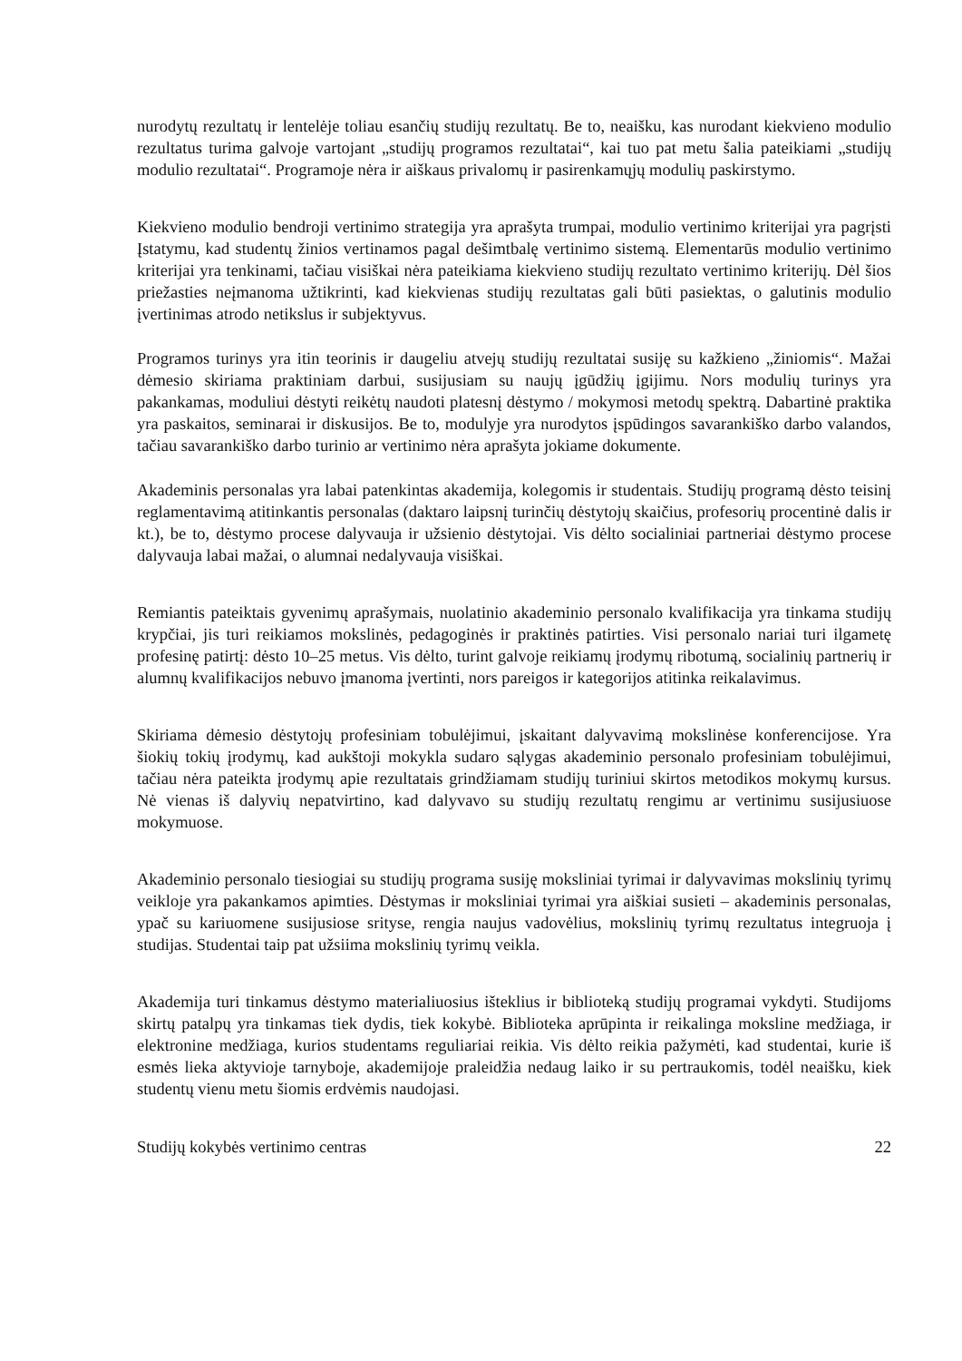nurodytų rezultatų ir lentelėje toliau esančių studijų rezultatų. Be to, neaišku, kas nurodant kiekvieno modulio rezultatus turima galvoje vartojant „studijų programos rezultatai“, kai tuo pat metu šalia pateikiami „studijų modulio rezultatai“. Programoje nėra ir aiškaus privalomų ir pasirenkamųjų modulių paskirstymo.
Kiekvieno modulio bendroji vertinimo strategija yra aprašyta trumpai, modulio vertinimo kriterijai yra pagrįsti Įstatymu, kad studentų žinios vertinamos pagal dešimtbalę vertinimo sistemą. Elementarūs modulio vertinimo kriterijai yra tenkinami, tačiau visiškai nėra pateikiama kiekvieno studijų rezultato vertinimo kriterijų. Dėl šios priežasties neįmanoma užtikrinti, kad kiekvienas studijų rezultatas gali būti pasiektas, o galutinis modulio įvertinimas atrodo netikslus ir subjektyvus.
Programos turinys yra itin teorinis ir daugeliu atvejų studijų rezultatai susiję su kažkieno „žiniomis“. Mažai dėmesio skiriama praktiniam darbui, susijusiam su naujų įgūdžių įgijimu. Nors modulių turinys yra pakankamas, moduliui dėstyti reikėtų naudoti platesnį dėstymo / mokymosi metodų spektrą. Dabartinė praktika yra paskaitos, seminarai ir diskusijos. Be to, modulyje yra nurodytos įspūdingos savarankiško darbo valandos, tačiau savarankiško darbo turinio ar vertinimo nėra aprašyta jokiame dokumente.
Akademinis personalas yra labai patenkintas akademija, kolegomis ir studentais. Studijų programą dėsto teisinį reglamentavimą atitinkantis personalas (daktaro laipsnį turinčių dėstytojų skaičius, profesorių procentinė dalis ir kt.), be to, dėstymo procese dalyvauja ir užsienio dėstytojai. Vis dėlto socialiniai partneriai dėstymo procese dalyvauja labai mažai, o alumnai nedalyvauja visiškai.
Remiantis pateiktais gyvenimų aprašymais, nuolatinio akademinio personalo kvalifikacija yra tinkama studijų krypčiai, jis turi reikiamos mokslinės, pedagoginės ir praktinės patirties. Visi personalo nariai turi ilgametę profesinę patirtį: dėsto 10–25 metus. Vis dėlto, turint galvoje reikiamų įrodymų ribotumą, socialinių partnerių ir alumnų kvalifikacijos nebuvo įmanoma įvertinti, nors pareigos ir kategorijos atitinka reikalavimus.
Skiriama dėmesio dėstytojų profesiniam tobulėjimui, įskaitant dalyvavimą mokslinėse konferencijose. Yra šiokių tokių įrodymų, kad aukštoji mokykla sudaro sąlygas akademinio personalo profesiniam tobulėjimui, tačiau nėra pateikta įrodymų apie rezultatais grindžiamam studijų turiniui skirtos metodikos mokymų kursus. Nė vienas iš dalyvių nepatvirtino, kad dalyvavo su studijų rezultatų rengimu ar vertinimu susijusiuose mokymuose.
Akademinio personalo tiesiogiai su studijų programa susiję moksliniai tyrimai ir dalyvavimas mokslinių tyrimų veikloje yra pakankamos apimties. Dėstymas ir moksliniai tyrimai yra aiškiai susieti – akademinis personalas, ypač su kariuomene susijusiose srityse, rengia naujus vadovėlius, mokslinių tyrimų rezultatus integruoja į studijas. Studentai taip pat užsiima mokslinių tyrimų veikla.
Akademija turi tinkamus dėstymo materialiuosius išteklius ir biblioteką studijų programai vykdyti. Studijoms skirtų patalpų yra tinkamas tiek dydis, tiek kokybė. Biblioteka aprūpinta ir reikalinga moksline medžiaga, ir elektronine medžiaga, kurios studentams reguliariai reikia. Vis dėlto reikia pažymėti, kad studentai, kurie iš esmės lieka aktyvioje tarnyboje, akademijoje praleidžia nedaug laiko ir su pertraukomis, todėl neaišku, kiek studentų vienu metu šiomis erdvėmis naudojasi.
Studijų kokybės vertinimo centras 22